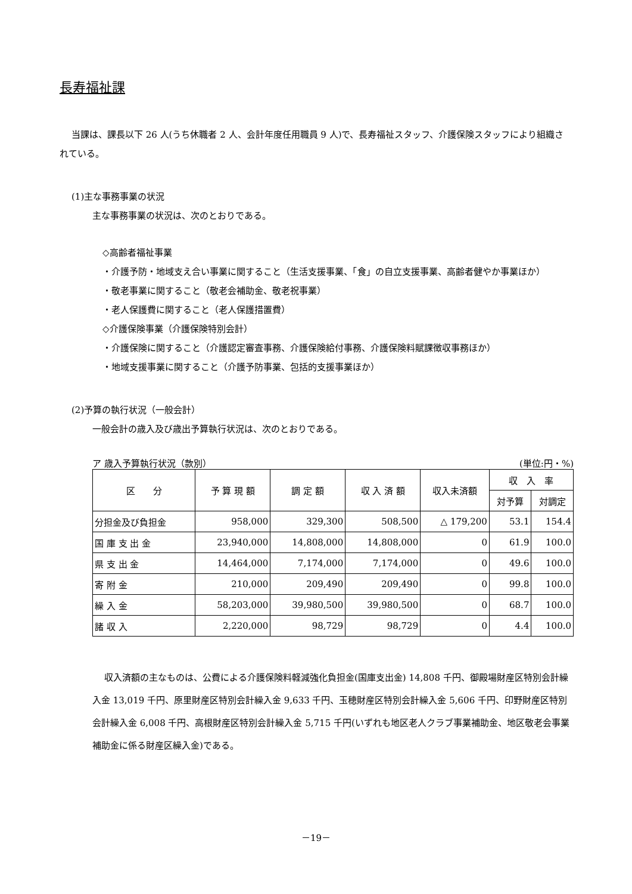長寿福祉課
当課は、課長以下 26 人(うち休職者 2 人、会計年度任用職員 9 人)で、長寿福祉スタッフ、介護保険スタッフにより組織されている。
(1)主な事務事業の状況
主な事務事業の状況は、次のとおりである。
◇高齢者福祉事業
・介護予防・地域支え合い事業に関すること（生活支援事業、「食」の自立支援事業、高齢者健やか事業ほか）
・敬老事業に関すること（敬老会補助金、敬老祝事業）
・老人保護費に関すること（老人保護措置費）
◇介護保険事業（介護保険特別会計）
・介護保険に関すること（介護認定審査事務、介護保険給付事務、介護保険料賦課徴収事務ほか）
・地域支援事業に関すること（介護予防事業、包括的支援事業ほか）
(2)予算の執行状況（一般会計）
一般会計の歳入及び歳出予算執行状況は、次のとおりである。
ア 歳入予算執行状況（款別） (単位:円・%)
| 区 分 | 予 算 現 額 | 調 定 額 | 収 入 済 額 | 収入未済額 | 収 入 率 | |
| --- | --- | --- | --- | --- | --- | --- |
| | | | | | 対予算 | 対調定 |
| 分担金及び負担金 | 958,000 | 329,300 | 508,500 | △ 179,200 | 53.1 | 154.4 |
| 国 庫 支 出 金 | 23,940,000 | 14,808,000 | 14,808,000 | 0 | 61.9 | 100.0 |
| 県 支 出 金 | 14,464,000 | 7,174,000 | 7,174,000 | 0 | 49.6 | 100.0 |
| 寄 附 金 | 210,000 | 209,490 | 209,490 | 0 | 99.8 | 100.0 |
| 繰 入 金 | 58,203,000 | 39,980,500 | 39,980,500 | 0 | 68.7 | 100.0 |
| 諸 収 入 | 2,220,000 | 98,729 | 98,729 | 0 | 4.4 | 100.0 |
収入済額の主なものは、公費による介護保険料軽減強化負担金(国庫支出金) 14,808 千円、御殿場財産区特別会計繰入金 13,019 千円、原里財産区特別会計繰入金 9,633 千円、玉穂財産区特別会計繰入金 5,606 千円、印野財産区特別会計繰入金 6,008 千円、高根財産区特別会計繰入金 5,715 千円(いずれも地区老人クラブ事業補助金、地区敬老会事業補助金に係る財産区繰入金)である。
－19－